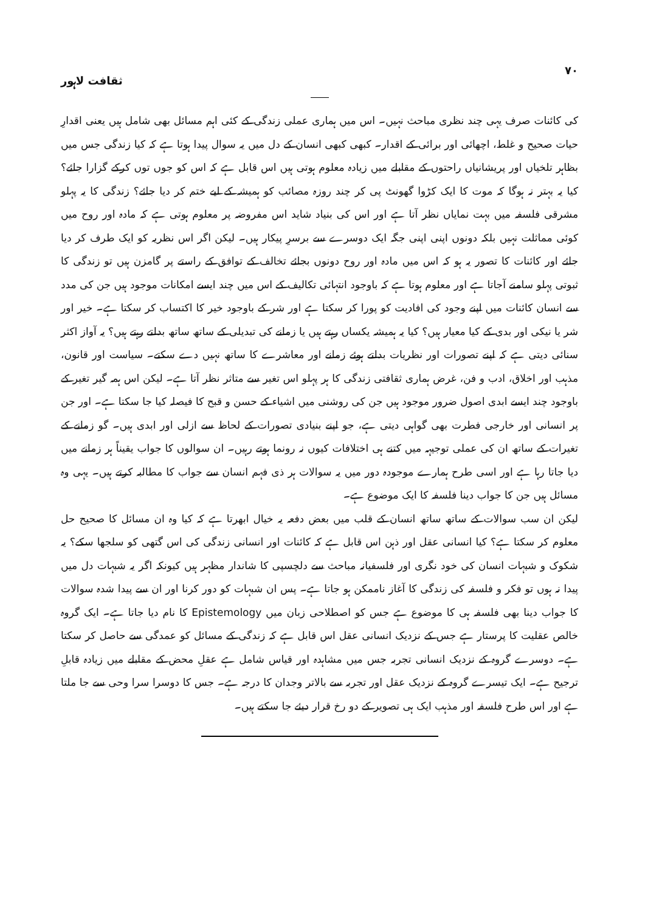۷۰ ثقافت لاہور
کی کائنات صرف یہی چند نظری مباحث نہیں۔ اس میں ہماری عملی زندگی کے کئی اہم مسائل بھی شامل ہیں یعنی اقدارِ حیات صحیح و غلط، اچھائی اور برائی کے اقدار۔ کبھی کبھی انسان کے دل میں یہ سوال پیدا ہوتا ہے کہ کیا زندگی جس میں بظاہر تلخیاں اور پریشانیاں راحتوں کے مقابلے میں زیادہ معلوم ہوتی ہیں اس قابل ہے کہ اس کو جوں توں کرکے گزارا جائے؟ کیا یہ بہتر نہ ہوگا کہ موت کا ایک کڑوا گھونٹ پی کر چند روزہ مصائب کو ہمیشہ کے لیے ختم کر دیا جائے؟ زندگی کا یہ پہلو مشرقی فلسفہ میں بہت نمایاں نظر آتا ہے اور اس کی بنیاد شاید اس مفروضہ پر معلوم ہوتی ہے کہ مادہ اور روح میں کوئی مماثلت نہیں بلکہ دونوں اپنی اپنی جگہ ایک دوسرے سے برسرِ پیکار ہیں۔ لیکن اگر اس نظریہ کو ایک طرف کر دیا جائے اور کائنات کا تصور یہ ہو کہ اس میں مادہ اور روح دونوں بجائے تخالف کے توافق کے راستے پر گامزن ہیں تو زندگی کا ثبوتی پہلو سامنے آجاتا ہے اور معلوم ہوتا ہے کہ باوجود انتہائی تکالیف کے اس میں چند ایسے امکانات موجود ہیں جن کی مدد سے انسان کائنات میں اپنے وجود کی افادیت کو پورا کر سکتا ہے اور شر کے باوجود خیر کا اکتساب کر سکتا ہے۔ خیر اور شر یا نیکی اور بدی کے کیا معیار ہیں؟ کیا یہ ہمیشہ یکساں رہتے ہیں یا زمانے کی تبدیلی کے ساتھ ساتھ بدلتے رہتے ہیں؟ یہ آواز اکثر سنائی دیتی ہے کہ اپنے تصورات اور نظریات بدلتے ہوئے زمانے اور معاشرے کا ساتھ نہیں دے سکتے۔ سیاست اور قانون، مذہب اور اخلاق، ادب و فن، غرض ہماری ثقافتی زندگی کا ہر پہلو اس تغیر سے متاثر نظر آتا ہے۔ لیکن اس ہمہ گیر تغیر کے باوجود چند ایسے ابدی اصول ضرور موجود ہیں جن کی روشنی میں اشیاء کے حسن و قبح کا فیصلہ کیا جا سکتا ہے۔ اور جن پر انسانی اور خارجی فطرت بھی گواہی دیتی ہے، جو اپنے بنیادی تصورات کے لحاظ سے ازلی اور ابدی ہیں۔ گو زمانے کے تغیرات کے ساتھ ان کی عملی توجیہہ میں کتنے ہی اختلافات کیوں نہ رونما ہوتے رہیں۔ ان سوالوں کا جواب یقیناً ہر زمانے میں دیا جاتا رہا ہے اور اسی طرح ہمارے موجودہ دور میں یہ سوالات ہر ذی فہم انسان سے جواب کا مطالبہ کرتے ہیں۔ یہی وہ مسائل ہیں جن کا جواب دینا فلسفہ کا ایک موضوع ہے۔
لیکن ان سب سوالات کے ساتھ ساتھ انسان کے قلب میں بعض دفعہ یہ خیال ابھرتا ہے کہ کیا وہ ان مسائل کا صحیح حل معلوم کر سکتا ہے؟ کیا انسانی عقل اور ذہن اس قابل ہے کہ کائنات اور انسانی زندگی کی اس گتھی کو سلجھا سکے؟ یہ شکوک و شبہات انسان کی خود نگری اور فلسفیانہ مباحث سے دلچسپی کا شاندار مظہر ہیں کیونکہ اگر یہ شبہات دل میں پیدا نہ ہوں تو فکر و فلسفہ کی زندگی کا آغاز ناممکن ہو جاتا ہے۔ پس ان شبہات کو دور کرنا اور ان سے پیدا شدہ سوالات کا جواب دینا بھی فلسفہ ہی کا موضوع ہے جس کو اصطلاحی زبان میں Epistemology کا نام دیا جاتا ہے۔ ایک گروہ خالص عقلیت کا پرستار ہے جس کے نزدیک انسانی عقل اس قابل ہے کہ زندگی کے مسائل کو عمدگی سے حاصل کر سکتا ہے۔ دوسرے گروہ کے نزدیک انسانی تجربہ جس میں مشاہدہ اور قیاس شامل ہے عقلِ محض کے مقابلے میں زیادہ قابلِ ترجیح ہے۔ ایک تیسرے گروہ کے نزدیک عقل اور تجربہ سے بالاتر وجدان کا درجہ ہے۔ جس کا دوسرا سرا وحی سے جا ملتا ہے اور اس طرح فلسفہ اور مذہب ایک ہی تصویر کے دو رخ قرار دیئے جا سکتے ہیں۔